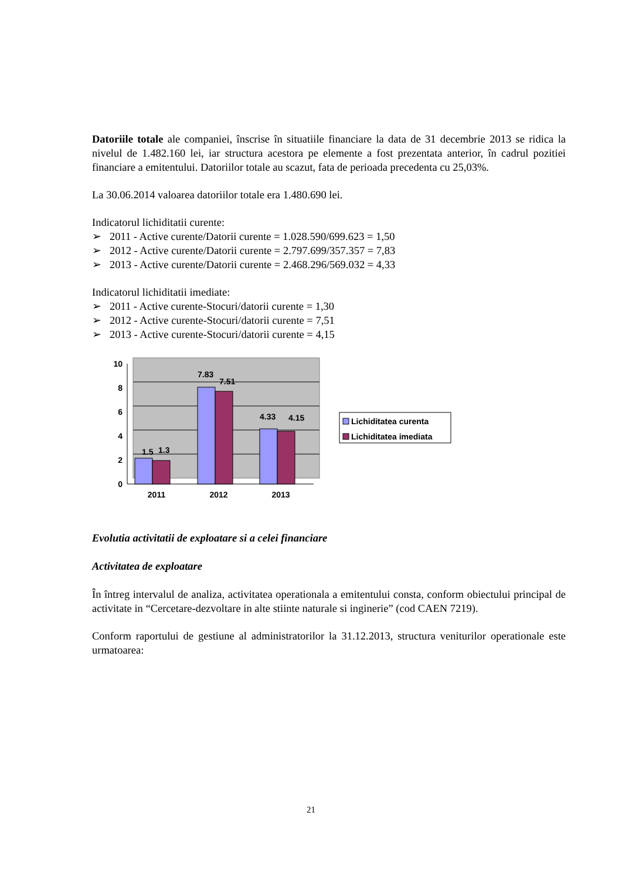Datoriile totale ale companiei, înscrise în situatiile financiare la data de 31 decembrie 2013 se ridica la nivelul de 1.482.160 lei, iar structura acestora pe elemente a fost prezentata anterior, în cadrul pozitiei financiare a emitentului. Datoriilor totale au scazut, fata de perioada precedenta cu 25,03%.
La 30.06.2014 valoarea datoriilor totale era 1.480.690 lei.
Indicatorul lichiditatii curente:
➢ 2011 - Active curente/Datorii curente = 1.028.590/699.623 = 1,50
➢ 2012 - Active curente/Datorii curente = 2.797.699/357.357 = 7,83
➢ 2013 - Active curente/Datorii curente = 2.468.296/569.032 = 4,33
Indicatorul lichiditatii imediate:
➢ 2011 - Active curente-Stocuri/datorii curente = 1,30
➢ 2012 - Active curente-Stocuri/datorii curente = 7,51
➢ 2013 - Active curente-Stocuri/datorii curente = 4,15
10
8
6
4
2
0
1.5
1.3
7.83
7.51
4.33
4.15
2011
2012
2013
Lichiditatea curenta
Lichiditatea imediata
Evolutia activitatii de exploatare si a celei financiare
Activitatea de exploatare
În întreg intervalul de analiza, activitatea operationala a emitentului consta, conform obiectului principal de activitate in “Cercetare-dezvoltare in alte stiinte naturale si inginerie” (cod CAEN 7219).
Conform raportului de gestiune al administratorilor la 31.12.2013, structura veniturilor operationale este urmatoarea:
21